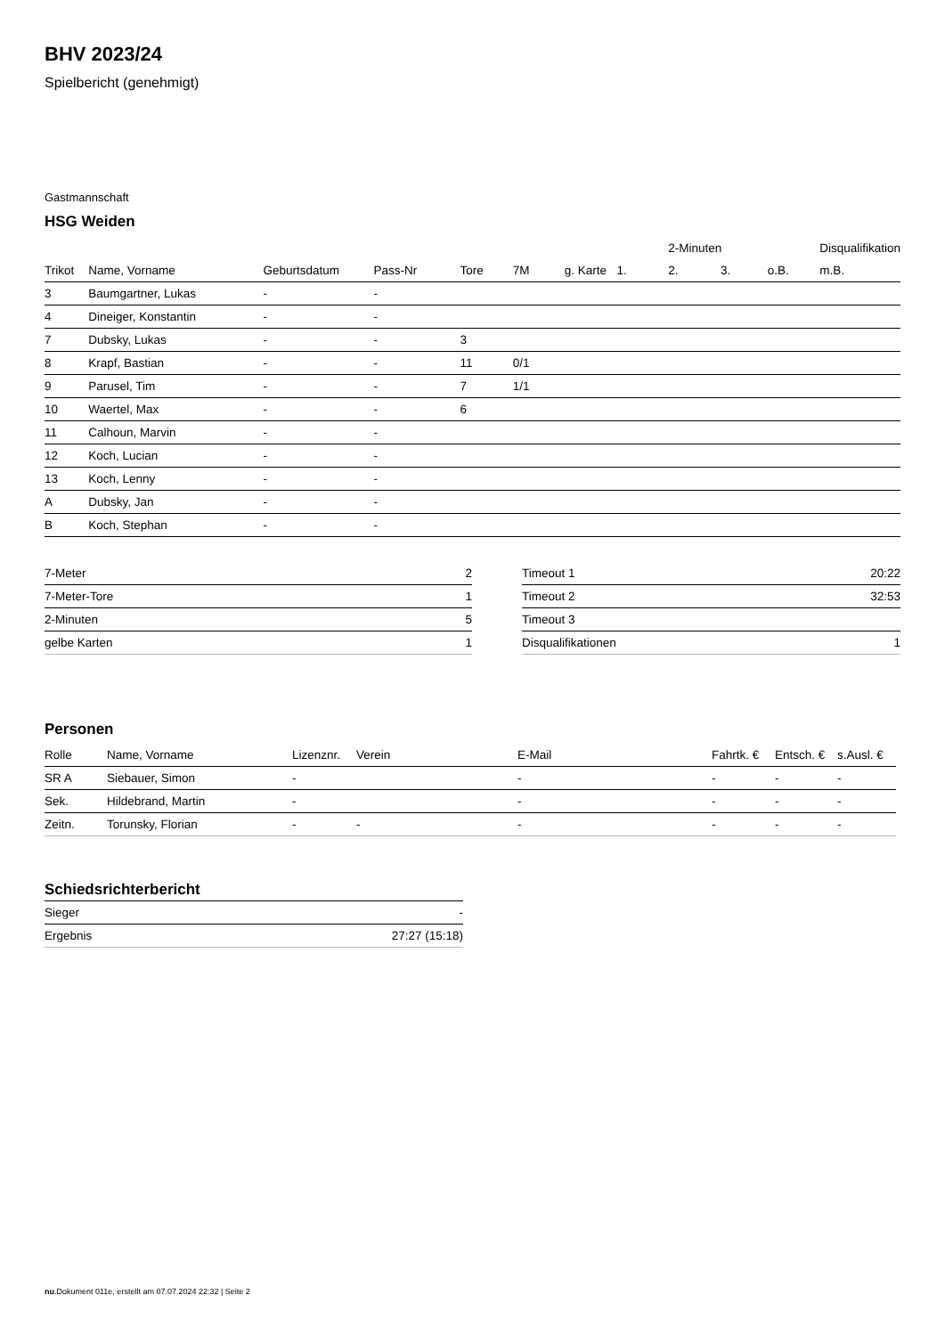BHV 2023/24
Spielbericht (genehmigt)
Gastmannschaft
HSG Weiden
| | | | | | | | | 2-Minuten | | | Disqualifikation |
| --- | --- | --- | --- | --- | --- | --- | --- | --- | --- | --- | --- |
| Trikot | Name, Vorname | Geburtsdatum | Pass-Nr | Tore | 7M | g. Karte | 1. | 2. | 3. | o.B. | m.B. |
| 3 | Baumgartner, Lukas | - | - | | | | | | | | |
| 4 | Dineiger, Konstantin | - | - | | | | | | | | |
| 7 | Dubsky, Lukas | - | - | 3 | | | | | | | |
| 8 | Krapf, Bastian | - | - | 11 | 0/1 | | | | | | |
| 9 | Parusel, Tim | - | - | 7 | 1/1 | | | | | | |
| 10 | Waertel, Max | - | - | 6 | | | | | | | |
| 11 | Calhoun, Marvin | - | - | | | | | | | | |
| 12 | Koch, Lucian | - | - | | | | | | | | |
| 13 | Koch, Lenny | - | - | | | | | | | | |
| A | Dubsky, Jan | - | - | | | | | | | | |
| B | Koch, Stephan | - | - | | | | | | | | |
| 7-Meter | 2 |
| 7-Meter-Tore | 1 |
| 2-Minuten | 5 |
| gelbe Karten | 1 |
| Timeout 1 | 20:22 |
| Timeout 2 | 32:53 |
| Timeout 3 | |
| Disqualifikationen | 1 |
Personen
| Rolle | Name, Vorname | Lizenznr. | Verein | E-Mail | Fahrtk. € | Entsch. € | s.Ausl. € |
| --- | --- | --- | --- | --- | --- | --- | --- |
| SR A | Siebauer, Simon | - | | - | - | - | - |
| Sek. | Hildebrand, Martin | - | | - | - | - | - |
| Zeitn. | Torunsky, Florian | - | - | - | - | - | - |
Schiedsrichterbericht
| Sieger | - |
| Ergebnis | 27:27 (15:18) |
nu.Dokument 011e, erstellt am 07.07.2024 22:32 | Seite 2